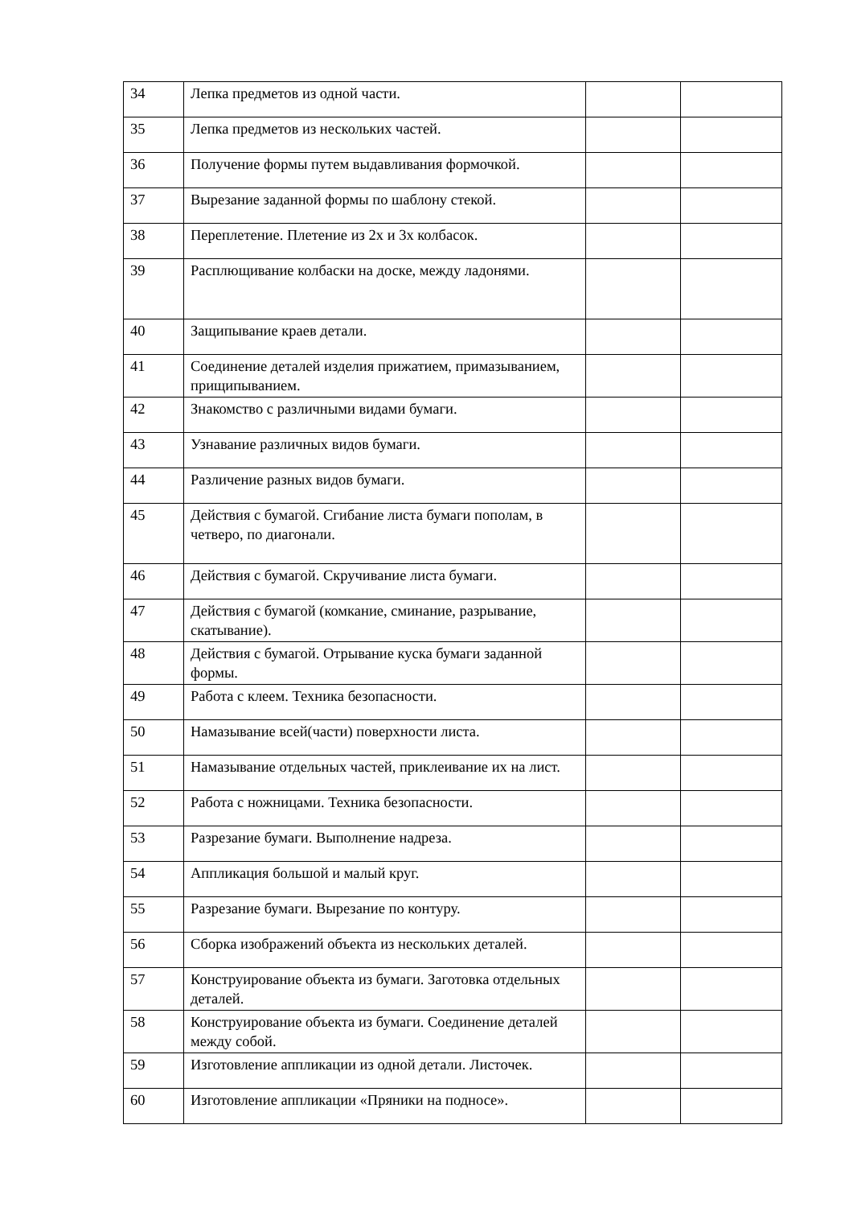| 34 | Лепка предметов из одной части. | | |
| 35 | Лепка предметов из нескольких частей. | | |
| 36 | Получение формы путем выдавливания формочкой. | | |
| 37 | Вырезание заданной формы по шаблону стекой. | | |
| 38 | Переплетение. Плетение из 2х и 3х колбасок. | | |
| 39 | Расплющивание колбаски на доске, между ладонями. | | |
| 40 | Защипывание краев детали. | | |
| 41 | Соединение деталей изделия прижатием, примазыванием, прищипыванием. | | |
| 42 | Знакомство с различными видами бумаги. | | |
| 43 | Узнавание различных видов бумаги. | | |
| 44 | Различение разных видов бумаги. | | |
| 45 | Действия с бумагой. Сгибание листа бумаги пополам, в четверо, по диагонали. | | |
| 46 | Действия с бумагой. Скручивание листа бумаги. | | |
| 47 | Действия с бумагой (комкание, сминание, разрывание, скатывание). | | |
| 48 | Действия с бумагой. Отрывание куска бумаги заданной формы. | | |
| 49 | Работа с клеем. Техника безопасности. | | |
| 50 | Намазывание всей(части) поверхности листа. | | |
| 51 | Намазывание отдельных частей, приклеивание их на лист. | | |
| 52 | Работа с ножницами. Техника безопасности. | | |
| 53 | Разрезание бумаги. Выполнение надреза. | | |
| 54 | Аппликация большой и малый круг. | | |
| 55 | Разрезание бумаги. Вырезание по контуру. | | |
| 56 | Сборка изображений объекта из нескольких деталей. | | |
| 57 | Конструирование объекта из бумаги. Заготовка отдельных деталей. | | |
| 58 | Конструирование объекта из бумаги. Соединение деталей между собой. | | |
| 59 | Изготовление аппликации из одной детали. Листочек. | | |
| 60 | Изготовление аппликации «Пряники на подносе». | | |